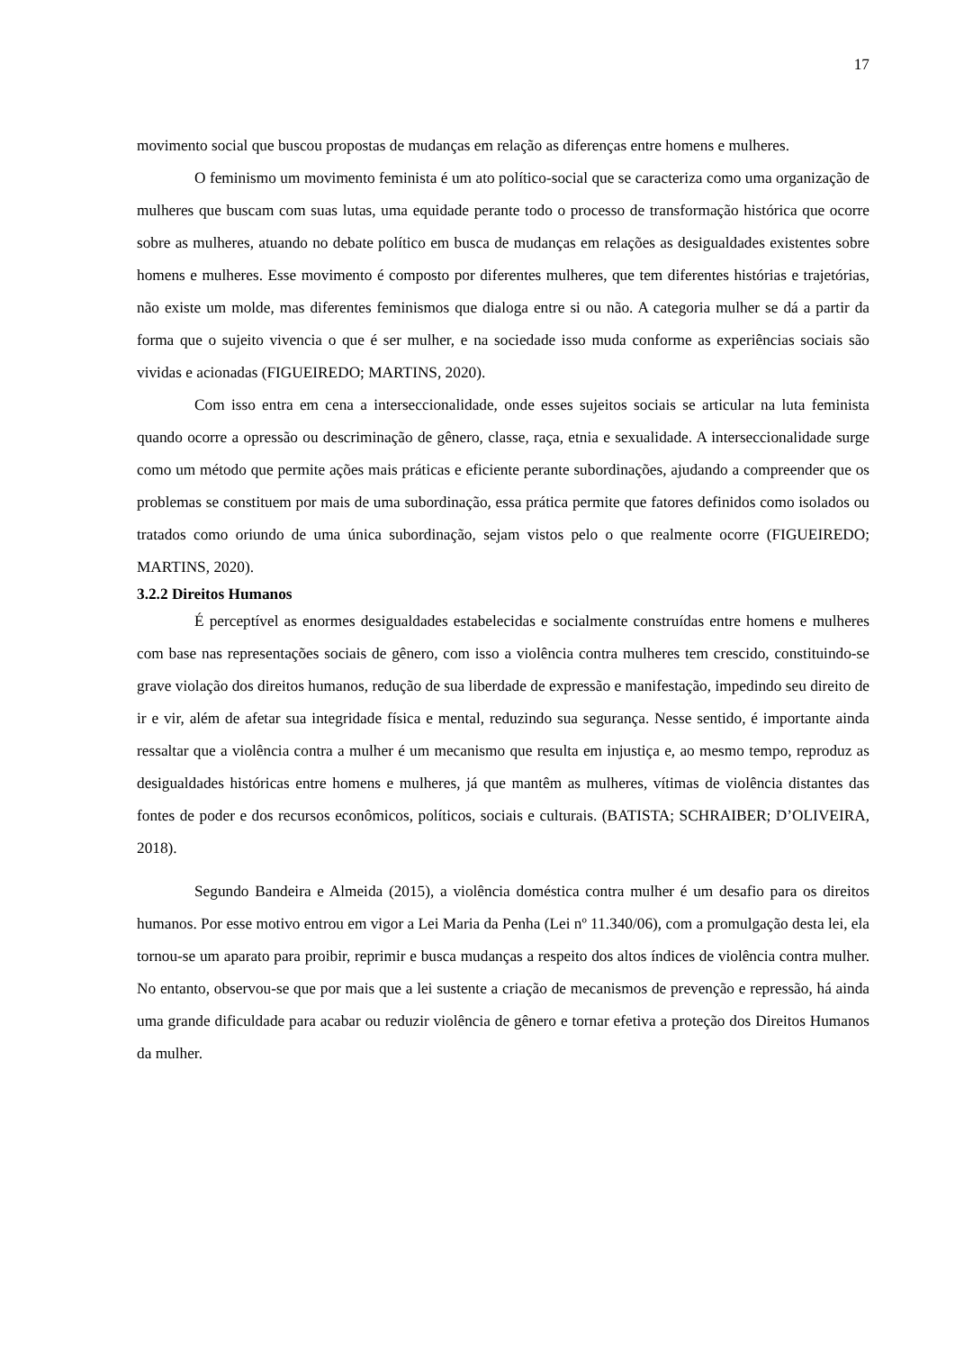17
movimento social que buscou propostas de mudanças em relação as diferenças entre homens e mulheres.
O feminismo um movimento feminista é um ato político-social que se caracteriza como uma organização de mulheres que buscam com suas lutas, uma equidade perante todo o processo de transformação histórica que ocorre sobre as mulheres, atuando no debate político em busca de mudanças em relações as desigualdades existentes sobre homens e mulheres. Esse movimento é composto por diferentes mulheres, que tem diferentes histórias e trajetórias, não existe um molde, mas diferentes feminismos que dialoga entre si ou não. A categoria mulher se dá a partir da forma que o sujeito vivencia o que é ser mulher, e na sociedade isso muda conforme as experiências sociais são vividas e acionadas (FIGUEIREDO; MARTINS, 2020).
Com isso entra em cena a interseccionalidade, onde esses sujeitos sociais se articular na luta feminista quando ocorre a opressão ou descriminação de gênero, classe, raça, etnia e sexualidade. A interseccionalidade surge como um método que permite ações mais práticas e eficiente perante subordinações, ajudando a compreender que os problemas se constituem por mais de uma subordinação, essa prática permite que fatores definidos como isolados ou tratados como oriundo de uma única subordinação, sejam vistos pelo o que realmente ocorre (FIGUEIREDO; MARTINS, 2020).
3.2.2 Direitos Humanos
É perceptível as enormes desigualdades estabelecidas e socialmente construídas entre homens e mulheres com base nas representações sociais de gênero, com isso a violência contra mulheres tem crescido, constituindo-se grave violação dos direitos humanos, redução de sua liberdade de expressão e manifestação, impedindo seu direito de ir e vir, além de afetar sua integridade física e mental, reduzindo sua segurança. Nesse sentido, é importante ainda ressaltar que a violência contra a mulher é um mecanismo que resulta em injustiça e, ao mesmo tempo, reproduz as desigualdades históricas entre homens e mulheres, já que mantêm as mulheres, vítimas de violência distantes das fontes de poder e dos recursos econômicos, políticos, sociais e culturais. (BATISTA; SCHRAIBER; D’OLIVEIRA, 2018).
Segundo Bandeira e Almeida (2015), a violência doméstica contra mulher é um desafio para os direitos humanos. Por esse motivo entrou em vigor a Lei Maria da Penha (Lei nº 11.340/06), com a promulgação desta lei, ela tornou-se um aparato para proibir, reprimir e busca mudanças a respeito dos altos índices de violência contra mulher. No entanto, observou-se que por mais que a lei sustente a criação de mecanismos de prevenção e repressão, há ainda uma grande dificuldade para acabar ou reduzir violência de gênero e tornar efetiva a proteção dos Direitos Humanos da mulher.